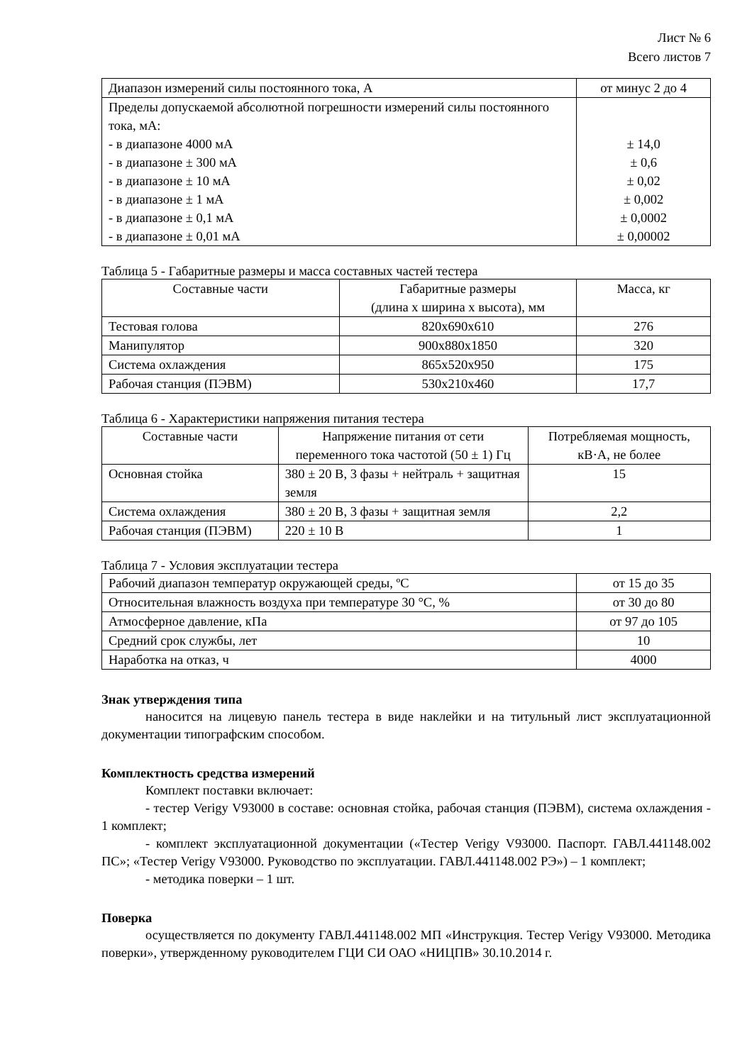Лист № 6
Всего листов 7
| Диапазон измерений силы постоянного тока, А | от минус 2 до 4 |
| Пределы допускаемой абсолютной погрешности измерений силы постоянного тока, мА: - в диапазоне 4000 мА - в диапазоне ± 300 мА - в диапазоне ± 10 мА - в диапазоне ± 1 мА - в диапазоне ± 0,1 мА - в диапазоне ± 0,01 мА | ± 14,0 ± 0,6 ± 0,02 ± 0,002 ± 0,0002 ± 0,00002 |
Таблица 5 - Габаритные размеры и масса составных частей тестера
| Составные части | Габаритные размеры (длина х ширина х высота), мм | Масса, кг |
| --- | --- | --- |
| Тестовая голова | 820x690x610 | 276 |
| Манипулятор | 900x880x1850 | 320 |
| Система охлаждения | 865x520x950 | 175 |
| Рабочая станция (ПЭВМ) | 530x210x460 | 17,7 |
Таблица 6 - Характеристики напряжения питания тестера
| Составные части | Напряжение питания от сети переменного тока частотой (50 ± 1) Гц | Потребляемая мощность, кВ·А, не более |
| --- | --- | --- |
| Основная стойка | 380 ± 20 В, 3 фазы + нейтраль + защитная земля | 15 |
| Система охлаждения | 380 ± 20 В, 3 фазы + защитная земля | 2,2 |
| Рабочая станция (ПЭВМ) | 220 ± 10 В | 1 |
Таблица 7 - Условия эксплуатации тестера
| Рабочий диапазон температур окружающей среды, ºС | от 15 до 35 |
| Относительная влажность воздуха при температуре 30 °С, % | от 30 до 80 |
| Атмосферное давление, кПа | от 97 до 105 |
| Средний срок службы, лет | 10 |
| Наработка на отказ, ч | 4000 |
Знак утверждения типа
наносится на лицевую панель тестера в виде наклейки и на титульный лист эксплуатационной документации типографским способом.
Комплектность средства измерений
Комплект поставки включает:
- тестер Verigy V93000 в составе: основная стойка, рабочая станция (ПЭВМ), система охлаждения - 1 комплект;
- комплект эксплуатационной документации («Тестер Verigy V93000. Паспорт. ГАВЛ.441148.002 ПС»; «Тестер Verigy V93000. Руководство по эксплуатации. ГАВЛ.441148.002 РЭ») – 1 комплект;
- методика поверки – 1 шт.
Поверка
осуществляется по документу ГАВЛ.441148.002 МП «Инструкция. Тестер Verigy V93000. Методика поверки», утвержденному руководителем ГЦИ СИ ОАО «НИЦПВ» 30.10.2014 г.